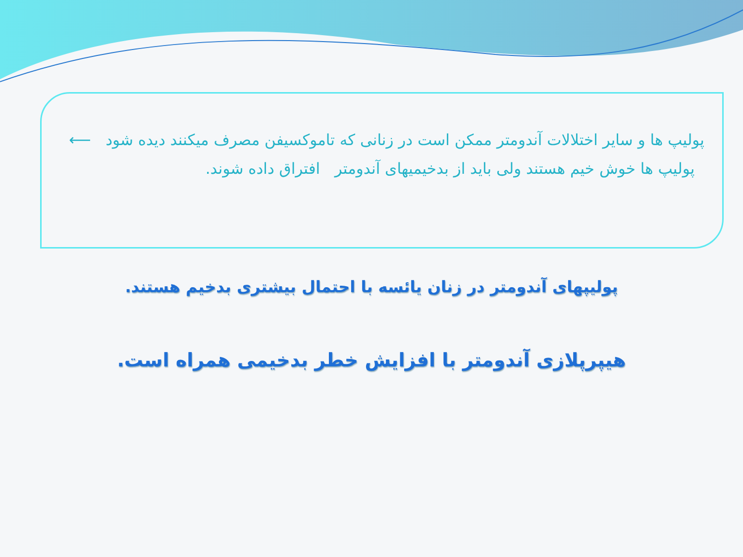پولیپ ها و سایر اختلالات آندومتر ممکن است در زنانی که تاموکسیفن مصرف میکنند دیده شود ⟵ پولیپ ها خوش خیم هستند ولی باید از بدخیمیهای آندومتر افتراق داده شوند.
پولیپهای آندومتر در زنان یائسه با احتمال بیشتری بدخیم هستند.
هیپرپلازی آندومتر با افزایش خطر بدخیمی همراه است.